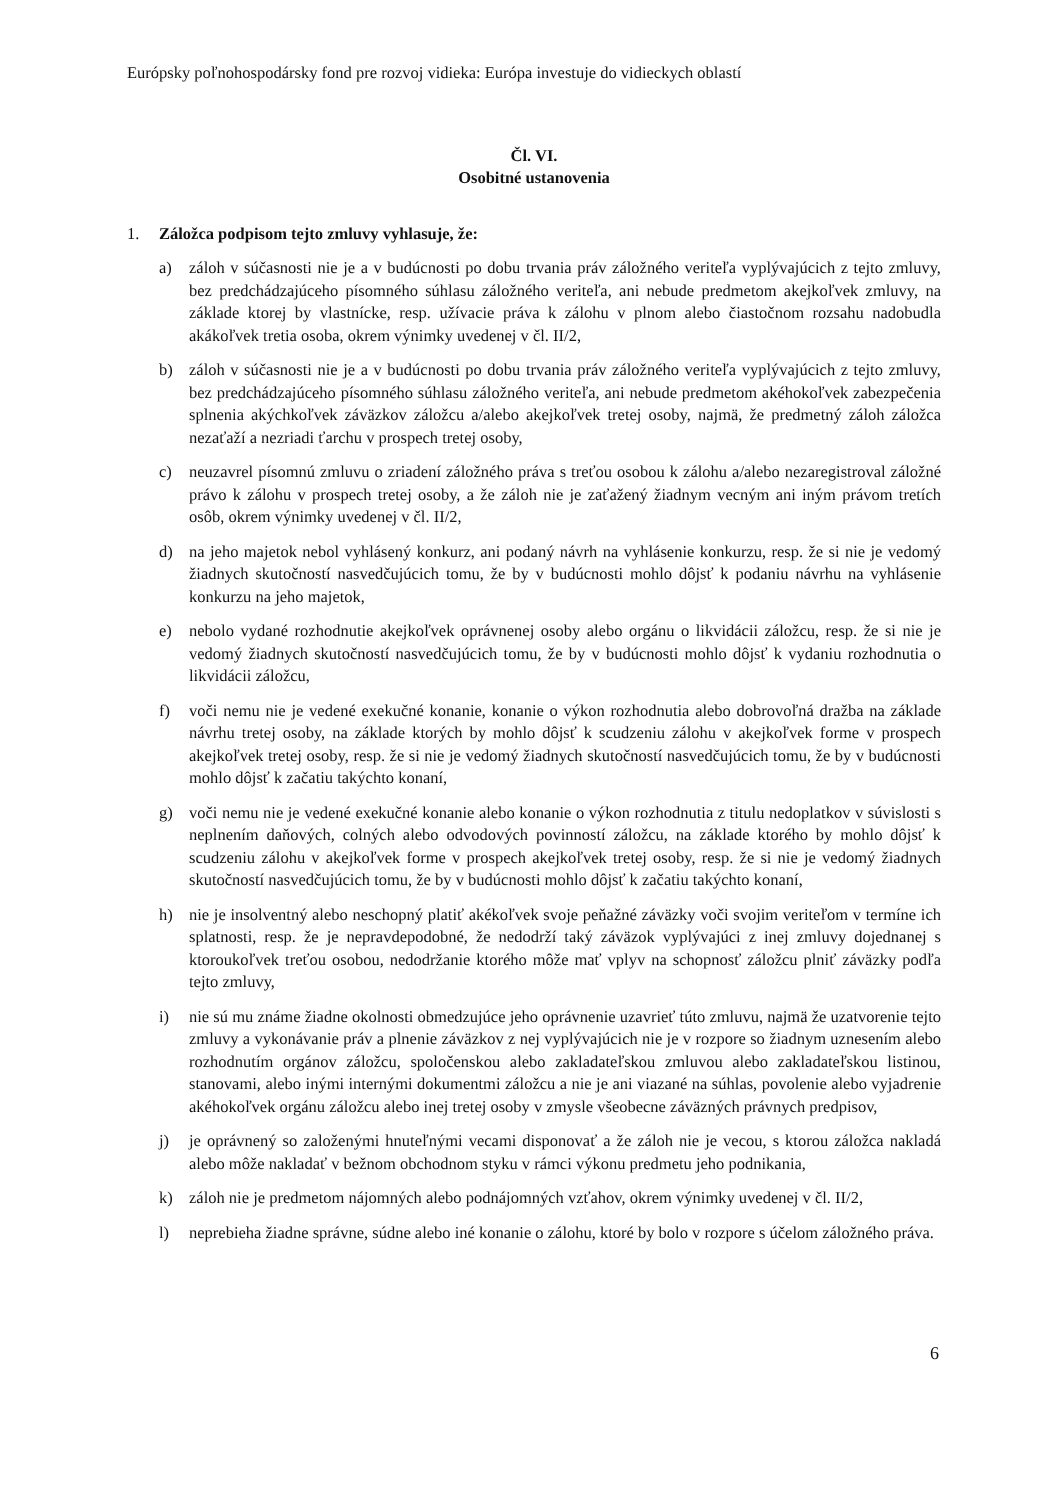Európsky poľnohospodársky fond pre rozvoj vidieka: Európa investuje do vidieckych oblastí
Čl. VI.
Osobitné ustanovenia
1. Záložca podpisom tejto zmluvy vyhlasuje, že:
a) záloh v súčasnosti nie je a v budúcnosti po dobu trvania práv záložného veriteľa vyplývajúcich z tejto zmluvy, bez predchádzajúceho písomného súhlasu záložného veriteľa, ani nebude predmetom akejkoľvek zmluvy, na základe ktorej by vlastnícke, resp. užívacie práva k zálohu v plnom alebo čiastočnom rozsahu nadobudla akákoľvek tretia osoba, okrem výnimky uvedenej v čl. II/2,
b) záloh v súčasnosti nie je a v budúcnosti po dobu trvania práv záložného veriteľa vyplývajúcich z tejto zmluvy, bez predchádzajúceho písomného súhlasu záložného veriteľa, ani nebude predmetom akéhokoľvek zabezpečenia splnenia akýchkoľvek záväzkov záložcu a/alebo akejkoľvek tretej osoby, najmä, že predmetný záloh záložca nezaťaží a nezriadi ťarchu v prospech tretej osoby,
c) neuzavrel písomnú zmluvu o zriadení záložného práva s treťou osobou k zálohu a/alebo nezaregistroval záložné právo k zálohu v prospech tretej osoby, a že záloh nie je zaťažený žiadnym vecným ani iným právom tretích osôb, okrem výnimky uvedenej v čl. II/2,
d) na jeho majetok nebol vyhlásený konkurz, ani podaný návrh na vyhlásenie konkurzu, resp. že si nie je vedomý žiadnych skutočností nasvedčujúcich tomu, že by v budúcnosti mohlo dôjsť k podaniu návrhu na vyhlásenie konkurzu na jeho majetok,
e) nebolo vydané rozhodnutie akejkoľvek oprávnenej osoby alebo orgánu o likvidácii záložcu, resp. že si nie je vedomý žiadnych skutočností nasvedčujúcich tomu, že by v budúcnosti mohlo dôjsť k vydaniu rozhodnutia o likvidácii záložcu,
f) voči nemu nie je vedené exekučné konanie, konanie o výkon rozhodnutia alebo dobrovoľná dražba na základe návrhu tretej osoby, na základe ktorých by mohlo dôjsť k scudzeniu zálohu v akejkoľvek forme v prospech akejkoľvek tretej osoby, resp. že si nie je vedomý žiadnych skutočností nasvedčujúcich tomu, že by v budúcnosti mohlo dôjsť k začatiu takýchto konaní,
g) voči nemu nie je vedené exekučné konanie alebo konanie o výkon rozhodnutia z titulu nedoplatkov v súvislosti s neplnením daňových, colných alebo odvodových povinností záložcu, na základe ktorého by mohlo dôjsť k scudzeniu zálohu v akejkoľvek forme v prospech akejkoľvek tretej osoby, resp. že si nie je vedomý žiadnych skutočností nasvedčujúcich tomu, že by v budúcnosti mohlo dôjsť k začatiu takýchto konaní,
h) nie je insolventný alebo neschopný platiť akékoľvek svoje peňažné záväzky voči svojim veriteľom v termíne ich splatnosti, resp. že je nepravdepodobné, že nedodrží taký záväzok vyplývajúci z inej zmluvy dojednanej s ktoroukoľvek treťou osobou, nedodržanie ktorého môže mať vplyv na schopnosť záložcu plniť záväzky podľa tejto zmluvy,
i) nie sú mu známe žiadne okolnosti obmedzujúce jeho oprávnenie uzavrieť túto zmluvu, najmä že uzatvorenie tejto zmluvy a vykonávanie práv a plnenie záväzkov z nej vyplývajúcich nie je v rozpore so žiadnym uznesením alebo rozhodnutím orgánov záložcu, spoločenskou alebo zakladateľskou zmluvou alebo zakladateľskou listinou, stanovami, alebo inými internými dokumentmi záložcu a nie je ani viazané na súhlas, povolenie alebo vyjadrenie akéhokoľvek orgánu záložcu alebo inej tretej osoby v zmysle všeobecne záväzných právnych predpisov,
j) je oprávnený so založenými hnuteľnými vecami disponovať a že záloh nie je vecou, s ktorou záložca nakladá alebo môže nakladať v bežnom obchodnom styku v rámci výkonu predmetu jeho podnikania,
k) záloh nie je predmetom nájomných alebo podnájomných vzťahov, okrem výnimky uvedenej v čl. II/2,
l) neprebieha žiadne správne, súdne alebo iné konanie o zálohu, ktoré by bolo v rozpore s účelom záložného práva.
6